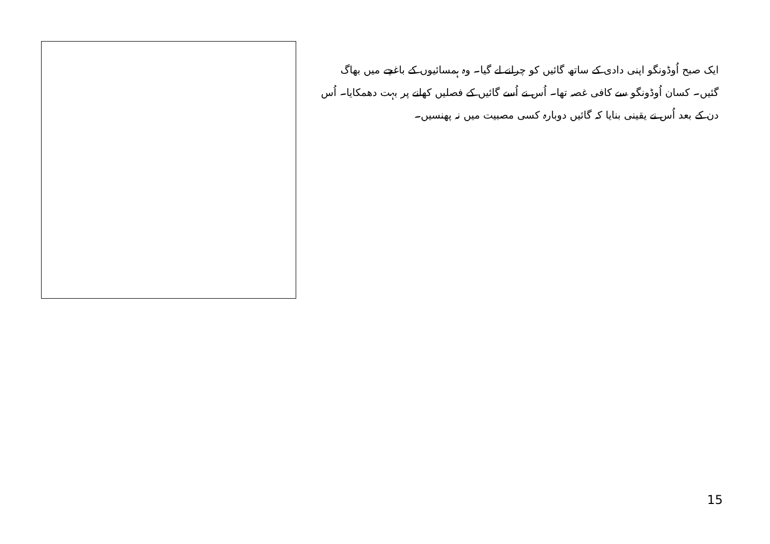ایک صبح اُوڈونگو اپنی دادی کے ساتھ گائیں کو چرانے لے گیا۔ وہ ہمسائیوں کے باغچے میں بھاگ گئیں۔ کسان اُوڈونگو سے کافی غصہ تھا۔ اُس نے اُسے گائیں کے فصلیں کھانے پر بہت دھمکایا۔ اُس دن کے بعد اُس نے یقینی بنایا کہ گائیں دوبارہ کسی مصبیت میں نہ پھنسیں۔
15